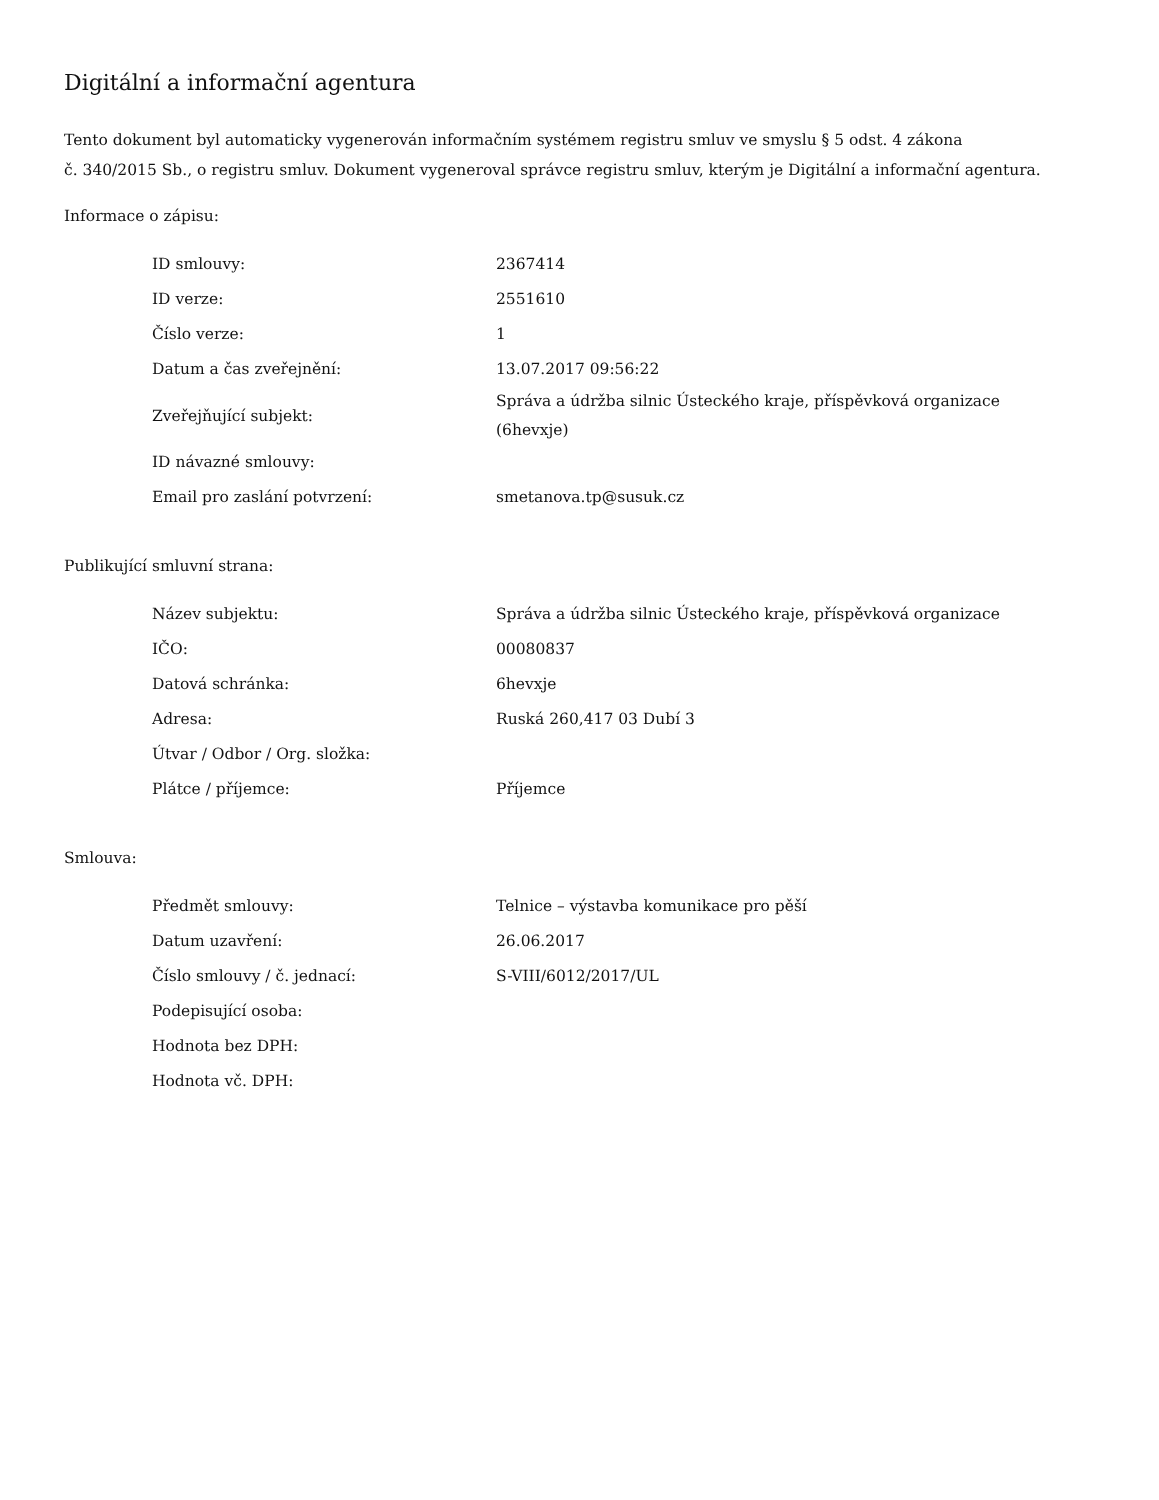Digitální a informační agentura
Tento dokument byl automaticky vygenerován informačním systémem registru smluv ve smyslu § 5 odst. 4 zákona
č. 340/2015 Sb., o registru smluv. Dokument vygeneroval správce registru smluv, kterým je Digitální a informační agentura.
Informace o zápisu:
| ID smlouvy: | 2367414 |
| ID verze: | 2551610 |
| Číslo verze: | 1 |
| Datum a čas zveřejnění: | 13.07.2017 09:56:22 |
| Zveřejňující subjekt: | Správa a údržba silnic Ústeckého kraje, příspěvková organizace (6hevxje) |
| ID návazné smlouvy: | |
| Email pro zaslání potvrzení: | smetanova.tp@susuk.cz |
Publikující smluvní strana:
| Název subjektu: | Správa a údržba silnic Ústeckého kraje, příspěvková organizace |
| IČO: | 00080837 |
| Datová schránka: | 6hevxje |
| Adresa: | Ruská 260,417 03 Dubí 3 |
| Útvar / Odbor / Org. složka: | |
| Plátce / příjemce: | Příjemce |
Smlouva:
| Předmět smlouvy: | Telnice – výstavba komunikace pro pěší |
| Datum uzavření: | 26.06.2017 |
| Číslo smlouvy / č. jednací: | S-VIII/6012/2017/UL |
| Podepisující osoba: | |
| Hodnota bez DPH: | |
| Hodnota vč. DPH: | |